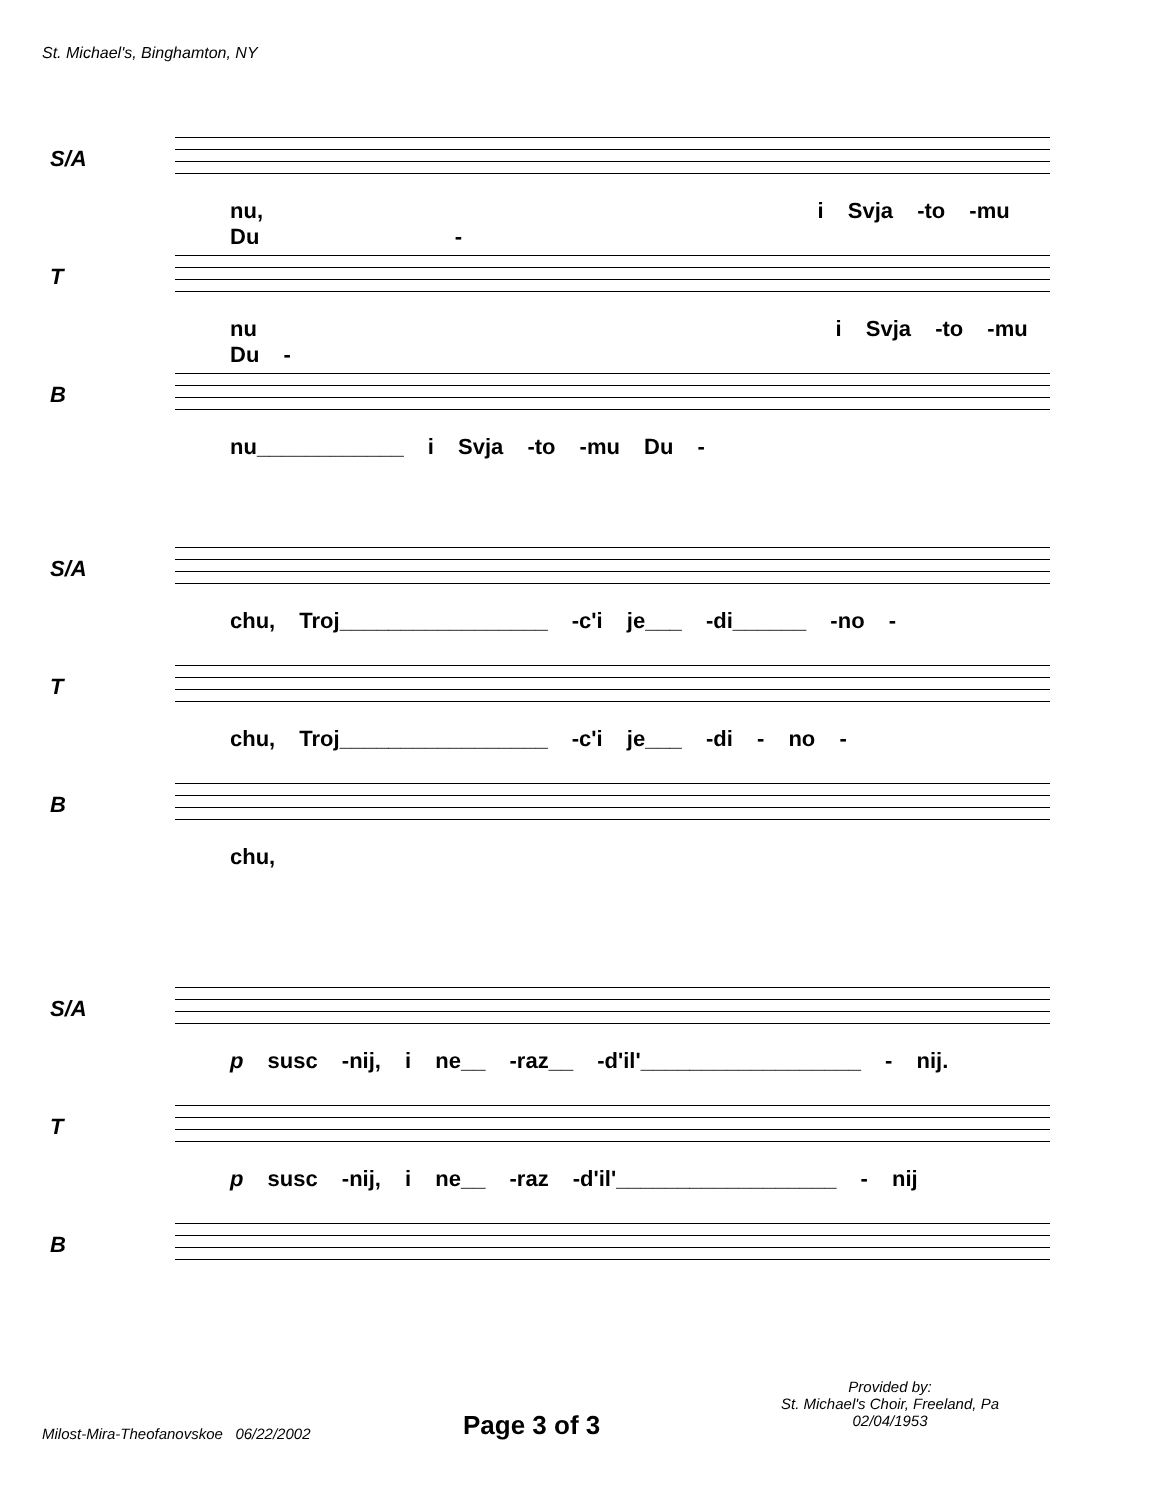St. Michael's, Binghamton, NY
S/A
nu, i Svja -to -mu Du______________ -
T
nu i Svja -to -mu Du -
B
nu____________ i Svja -to -mu Du -
S/A
chu, Troj_________________ -c'i je___ -di______ -no -
T
chu, Troj_________________ -c'i je___ -di - no -
B
chu,
S/A
p susc -nij, i ne__ -raz__ -d'il'__________________ - nij.
T
p susc -nij, i ne__ -raz -d'il'__________________ - nij
B
Milost-Mira-Theofanovskoe 06/22/2002
Page 3 of 3
Provided by:
St. Michael's Choir, Freeland, Pa
02/04/1953